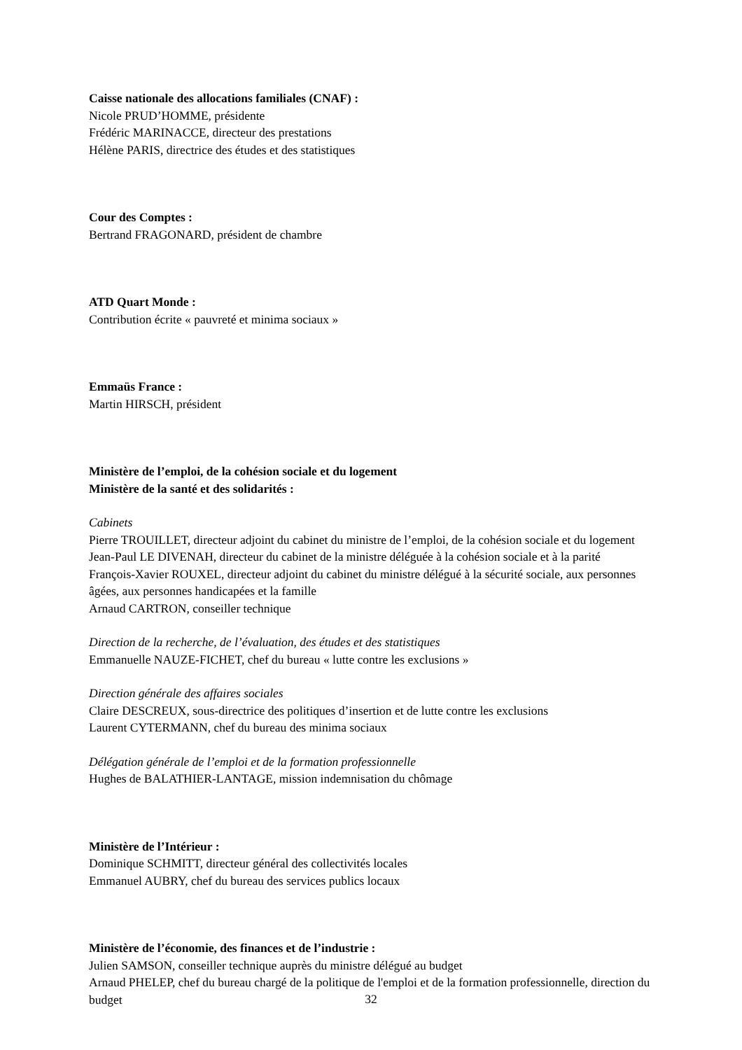Caisse nationale des allocations familiales (CNAF) :
Nicole PRUD’HOMME, présidente
Frédéric MARINACCE, directeur des prestations
Hélène PARIS, directrice des études et des statistiques
Cour des Comptes :
Bertrand FRAGONARD, président de chambre
ATD Quart Monde :
Contribution écrite « pauvreté et minima sociaux »
Emmaüs France :
Martin HIRSCH, président
Ministère de l’emploi, de la cohésion sociale et du logement
Ministère de la santé et des solidarités :
Cabinets
Pierre TROUILLET, directeur adjoint du cabinet du ministre de l’emploi, de la cohésion sociale et du logement
Jean-Paul LE DIVENAH, directeur du cabinet de la ministre déléguée à la cohésion sociale et à la parité
François-Xavier ROUXEL, directeur adjoint du cabinet du ministre délégué à la sécurité sociale, aux personnes âgées, aux personnes handicapées et la famille
Arnaud CARTRON, conseiller technique
Direction de la recherche, de l’évaluation, des études et des statistiques
Emmanuelle NAUZE-FICHET, chef du bureau « lutte contre les exclusions »
Direction générale des affaires sociales
Claire DESCREUX, sous-directrice des politiques d’insertion et de lutte contre les exclusions
Laurent CYTERMANN, chef du bureau des minima sociaux
Délégation générale de l’emploi et de la formation professionnelle
Hughes de BALATHIER-LANTAGE, mission indemnisation du chômage
Ministère de l’Intérieur :
Dominique SCHMITT, directeur général des collectivités locales
Emmanuel AUBRY, chef du bureau des services publics locaux
Ministère de l’économie, des finances et de l’industrie :
Julien SAMSON, conseiller technique auprès du ministre délégué au budget
Arnaud PHELEP, chef du bureau chargé de la politique de l'emploi et de la formation professionnelle, direction du budget
32